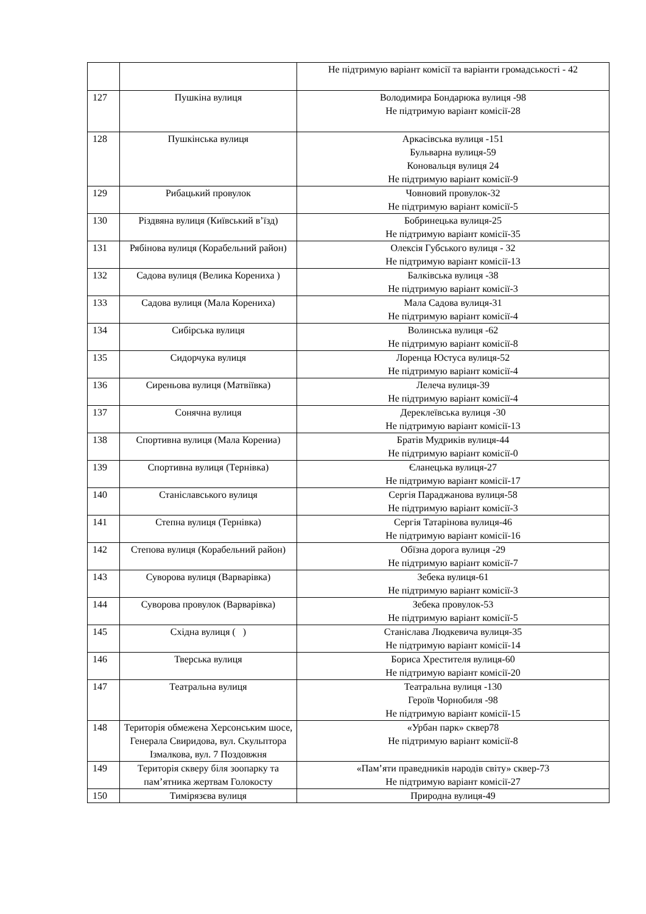| | | Не підтримую варіант комісії та варіанти громадськості - 42 |
| 127 | Пушкіна вулиця | Володимира Бондарюка вулиця -98 Не підтримую варіант комісії-28 |
| 128 | Пушкінська вулиця | Аркасівська вулиця -151 Бульварна вулиця-59 Коновальця вулиця 24 Не підтримую варіант комісії-9 |
| 129 | Рибацький провулок | Човновий провулок-32 Не підтримую варіант комісії-5 |
| 130 | Різдвяна вулиця (Київський в’їзд) | Бобринецька вулиця-25 Не підтримую варіант комісії-35 |
| 131 | Рябінова вулиця (Корабельний район) | Олексія Губського вулиця - 32 Не підтримую варіант комісії-13 |
| 132 | Садова вулиця (Велика Корениха ) | Балківська вулиця -38 Не підтримую варіант комісії-3 |
| 133 | Садова вулиця (Мала Корениха) | Мала Садова вулиця-31 Не підтримую варіант комісії-4 |
| 134 | Сибірська вулиця | Волинська вулиця -62 Не підтримую варіант комісії-8 |
| 135 | Сидорчука вулиця | Лоренца Юстуса вулиця-52 Не підтримую варіант комісії-4 |
| 136 | Сиреньова вулиця (Матвіївка) | Лелеча вулиця-39 Не підтримую варіант комісії-4 |
| 137 | Сонячна вулиця | Дереклеївська вулиця -30 Не підтримую варіант комісії-13 |
| 138 | Спортивна вулиця (Мала Корениа) | Братів Мудриків вулиця-44 Не підтримую варіант комісії-0 |
| 139 | Спортивна вулиця (Тернівка) | Єланецька вулиця-27 Не підтримую варіант комісії-17 |
| 140 | Станіславського вулиця | Сергія Параджанова вулиця-58 Не підтримую варіант комісії-3 |
| 141 | Степна вулиця (Тернівка) | Сергія Татарінова вулиця-46 Не підтримую варіант комісії-16 |
| 142 | Степова вулиця (Корабельний район) | Обїзна дорога вулиця -29 Не підтримую варіант комісії-7 |
| 143 | Суворова вулиця (Варварівка) | Зебека вулиця-61 Не підтримую варіант комісії-3 |
| 144 | Суворова провулок (Варварівка) | Зебека провулок-53 Не підтримую варіант комісії-5 |
| 145 | Східна вулиця ( ) | Станіслава Людкевича вулиця-35 Не підтримую варіант комісії-14 |
| 146 | Тверська вулиця | Бориса Хрестителя вулиця-60 Не підтримую варіант комісії-20 |
| 147 | Театральна вулиця | Театральна вулиця -130 Героїв Чорнобиля -98 Не підтримую варіант комісії-15 |
| 148 | Територія обмежена Херсонським шосе, Генерала Свиридова, вул. Скульптора Ізмалкова, вул. 7 Поздовжня | «Урбан парк» сквер78 Не підтримую варіант комісії-8 |
| 149 | Територія скверу біля зоопарку та пам’ятника жертвам Голокосту | «Пам’яти праведників народів світу» сквер-73 Не підтримую варіант комісії-27 |
| 150 | Тимірязєва вулиця | Природна вулиця-49 |